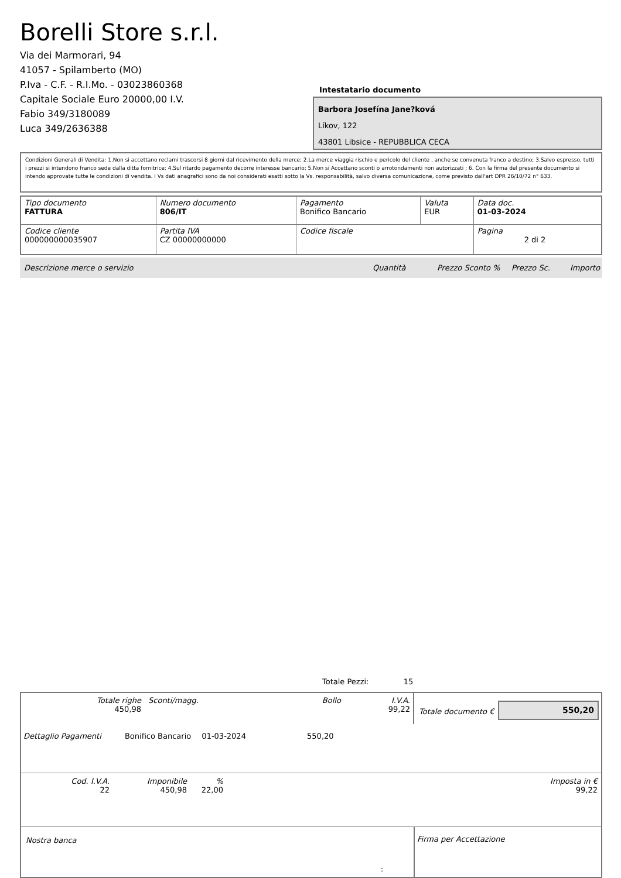Borelli Store s.r.l.
Via dei Marmorari, 94
41057 - Spilamberto (MO)
P.Iva - C.F. - R.I.Mo. - 03023860368
Capitale Sociale Euro 20000,00 I.V.
Fabio 349/3180089
Luca 349/2636388
Intestatario documento
Barbora Josefína Jane?ková
Líkov, 122
43801 Libsice - REPUBBLICA CECA
Condizioni Generali di Vendita: 1.Non si accettano reclami trascorsi 8 giorni dal ricevimento della merce; 2.La merce viaggia rischio e pericolo del cliente , anche se convenuta franco a destino; 3.Salvo espresso, tutti i prezzi si intendono franco sede dalla ditta fornitrice; 4.Sul ritardo pagamento decorre interesse bancario; 5.Non si Accettano sconti o arrotondamenti non autorizzati ; 6. Con la firma del presente documento si intendo approvate tutte le condizioni di vendita. I Vs dati anagrafici sono da noi considerati esatti sotto la Vs. responsabilità, salvo diversa comunicazione, come previsto dall'art DPR 26/10/72 n° 633.
| Tipo documento FATTURA | Numero documento 806/IT | Pagamento Bonifico Bancario | Valuta EUR | Data doc. 01-03-2024 |
| Codice cliente 000000000035907 | Partita IVA CZ 00000000000 | Codice fiscale | | Pagina 2 di 2 |
Descrizione merce o servizio Quantità Prezzo Sconto % Prezzo Sc. Importo
Totale Pezzi: 15
| Totale righe 450,98 | Sconti/magg. | Bollo | I.V.A. 99,22 |
Totale documento €
550,20
Dettaglio Pagamenti Bonifico Bancario 01-03-2024 550,20
| Cod. I.V.A. 22 | Imponibile 450,98 | % 22,00 | Imposta in € 99,22 |
Nostra banca Firma per Accettazione
: